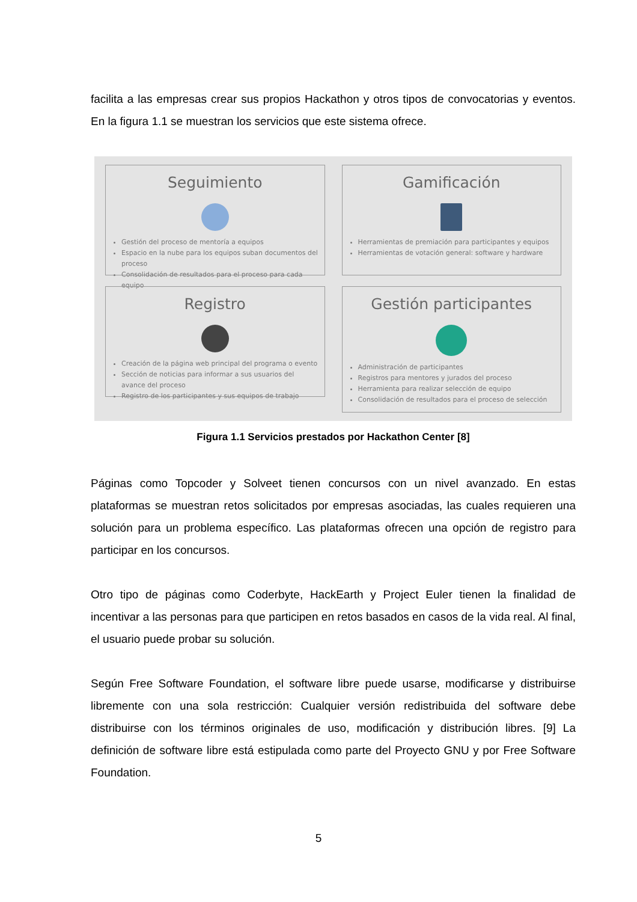facilita a las empresas crear sus propios Hackathon y otros tipos de convocatorias y eventos. En la figura 1.1 se muestran los servicios que este sistema ofrece.
Seguimiento
Gestión del proceso de mentoría a equipos
Espacio en la nube para los equipos suban documentos del proceso
Consolidación de resultados para el proceso para cada equipo
Gamificación
Herramientas de premiación para participantes y equipos
Herramientas de votación general: software y hardware
Registro
Creación de la página web principal del programa o evento
Sección de noticias para informar a sus usuarios del avance del proceso
Registro de los participantes y sus equipos de trabajo
Gestión participantes
Administración de participantes
Registros para mentores y jurados del proceso
Herramienta para realizar selección de equipo
Consolidación de resultados para el proceso de selección
Figura 1.1 Servicios prestados por Hackathon Center [8]
Páginas como Topcoder y Solveet tienen concursos con un nivel avanzado. En estas plataformas se muestran retos solicitados por empresas asociadas, las cuales requieren una solución para un problema específico. Las plataformas ofrecen una opción de registro para participar en los concursos.
Otro tipo de páginas como Coderbyte, HackEarth y Project Euler tienen la finalidad de incentivar a las personas para que participen en retos basados en casos de la vida real. Al final, el usuario puede probar su solución.
Según Free Software Foundation, el software libre puede usarse, modificarse y distribuirse libremente con una sola restricción: Cualquier versión redistribuida del software debe distribuirse con los términos originales de uso, modificación y distribución libres. [9] La definición de software libre está estipulada como parte del Proyecto GNU y por Free Software Foundation.
5